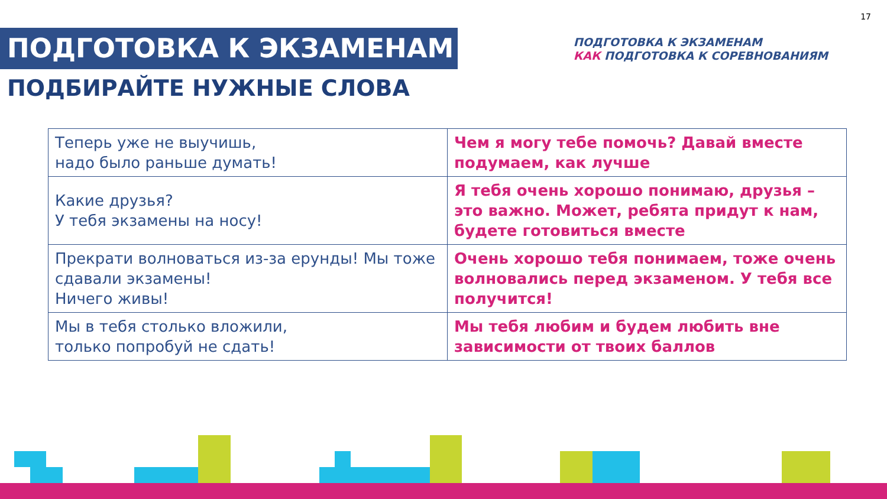17
ПОДГОТОВКА К ЭКЗАМЕНАМ
ПОДГОТОВКА К ЭКЗАМЕНАМ
КАК ПОДГОТОВКА К СОРЕВНОВАНИЯМ
ПОДБИРАЙТЕ НУЖНЫЕ СЛОВА
| Теперь уже не выучишь, надо было раньше думать! | Чем я могу тебе помочь? Давай вместе подумаем, как лучше |
| Какие друзья? У тебя экзамены на носу! | Я тебя очень хорошо понимаю, друзья – это важно. Может, ребята придут к нам, будете готовиться вместе |
| Прекрати волноваться из-за ерунды! Мы тоже сдавали экзамены! Ничего живы! | Очень хорошо тебя понимаем, тоже очень волновались перед экзаменом. У тебя все получится! |
| Мы в тебя столько вложили, только попробуй не сдать! | Мы тебя любим и будем любить вне зависимости от твоих баллов |